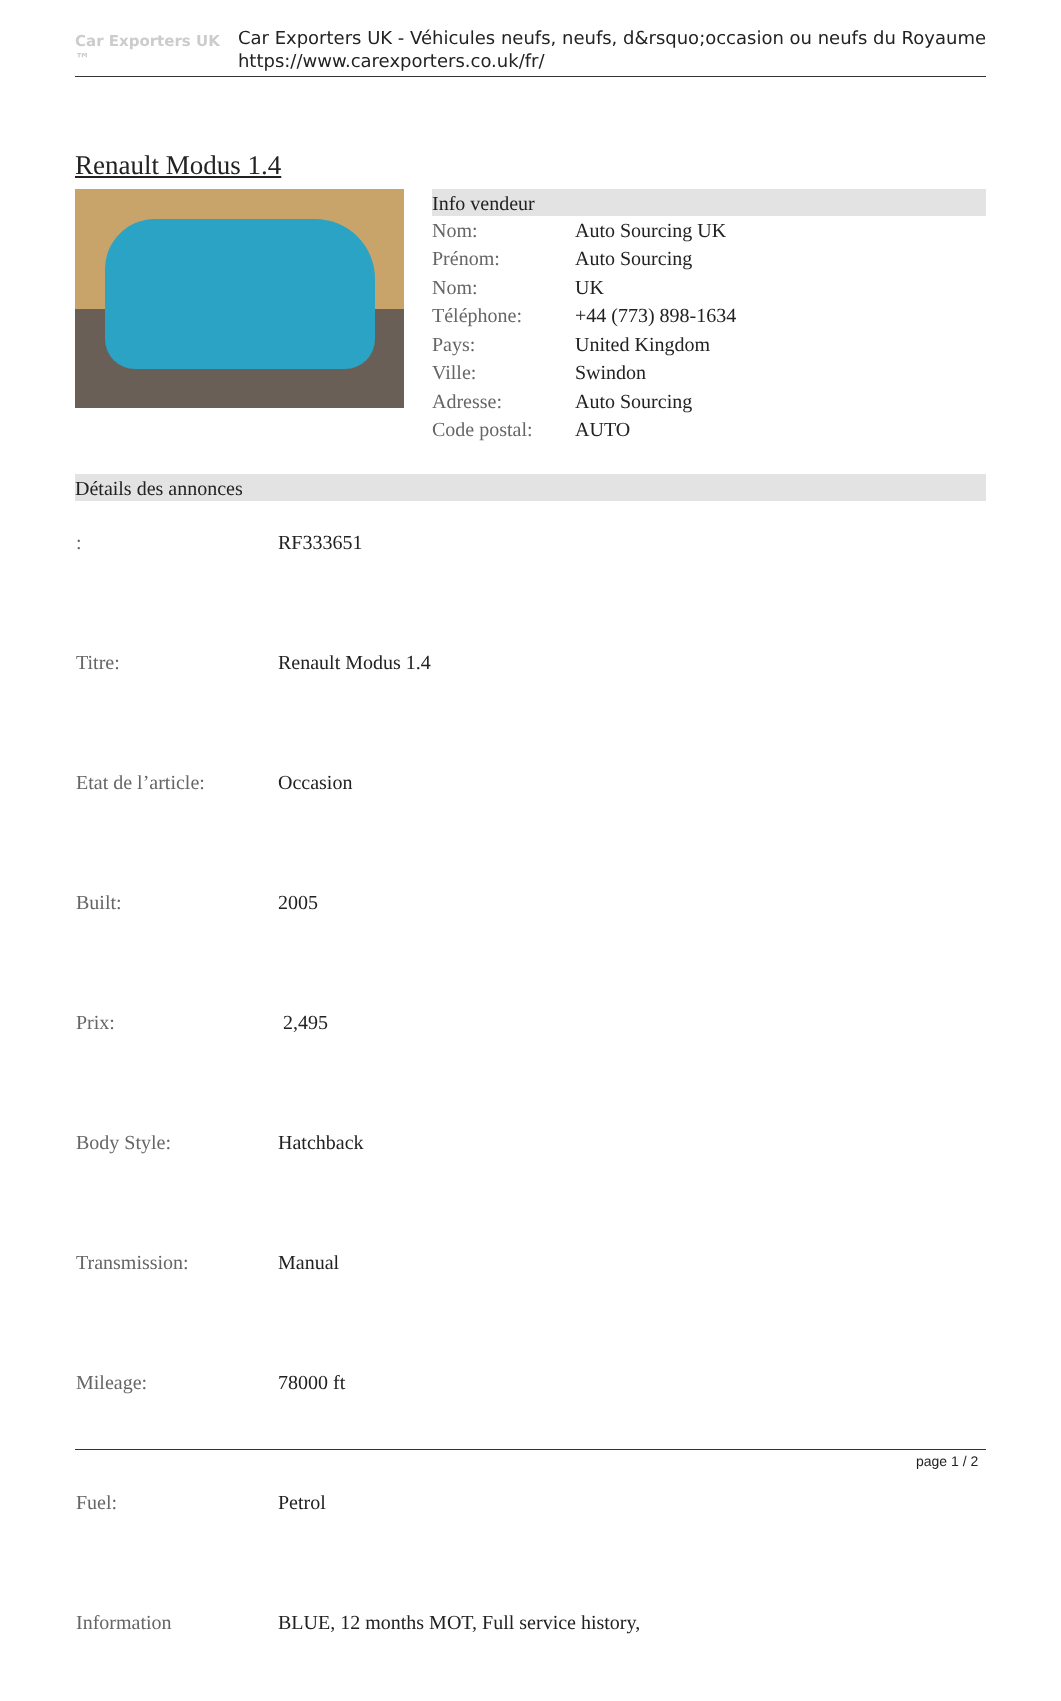Car Exporters UK ™
Car Exporters UK - Véhicules neufs, neufs, d&rsquo;occasion ou neufs du Royaume
https://www.carexporters.co.uk/fr/
Renault Modus 1.4
Info vendeur
| Nom: | Auto Sourcing UK |
| Prénom: | Auto Sourcing |
| Nom: | UK |
| Téléphone: | +44 (773) 898-1634 |
| Pays: | United Kingdom |
| Ville: | Swindon |
| Adresse: | Auto Sourcing |
| Code postal: | AUTO |
Détails des annonces
| : | RF333651 |
| Titre: | Renault Modus 1.4 |
| Etat de l’article: | Occasion |
| Built: | 2005 |
| Prix: | 2,495 |
| Body Style: | Hatchback |
| Transmission: | Manual |
| Mileage: | 78000 ft |
| Fuel: | Petrol |
| Information | BLUE, 12 months MOT, Full service history, |
page 1 / 2